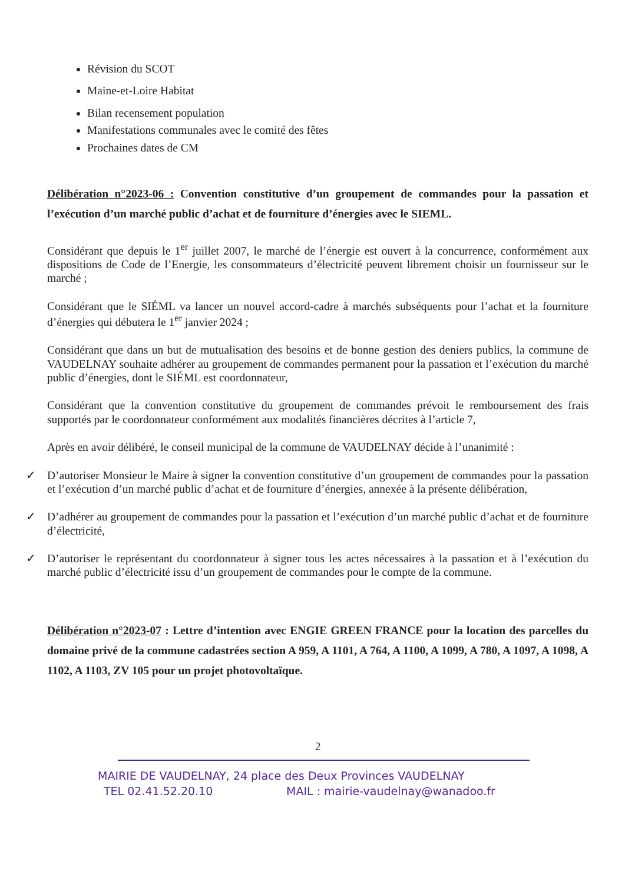Révision du SCOT
Maine-et-Loire Habitat
Bilan recensement population
Manifestations communales avec le comité des fêtes
Prochaines dates de CM
Délibération n°2023-06 : Convention constitutive d’un groupement de commandes pour la passation et l’exécution d’un marché public d’achat et de fourniture d’énergies avec le SIEML.
Considérant que depuis le 1<sup>er</sup> juillet 2007, le marché de l’énergie est ouvert à la concurrence, conformément aux dispositions de Code de l’Energie, les consommateurs d’électricité peuvent librement choisir un fournisseur sur le marché ;
Considérant que le SIÉML va lancer un nouvel accord-cadre à marchés subséquents pour l’achat et la fourniture d’énergies qui débutera le 1<sup>er</sup> janvier 2024 ;
Considérant que dans un but de mutualisation des besoins et de bonne gestion des deniers publics, la commune de VAUDELNAY souhaite adhérer au groupement de commandes permanent pour la passation et l’exécution du marché public d’énergies, dont le SIÉML est coordonnateur,
Considérant que la convention constitutive du groupement de commandes prévoit le remboursement des frais supportés par le coordonnateur conformément aux modalités financières décrites à l’article 7,
Après en avoir délibéré, le conseil municipal de la commune de VAUDELNAY décide à l’unanimité :
✓ D’autoriser Monsieur le Maire à signer la convention constitutive d’un groupement de commandes pour la passation et l’exécution d’un marché public d’achat et de fourniture d’énergies, annexée à la présente délibération,
✓ D’adhérer au groupement de commandes pour la passation et l’exécution d’un marché public d’achat et de fourniture d’électricité,
✓ D’autoriser le représentant du coordonnateur à signer tous les actes nécessaires à la passation et à l’exécution du marché public d’électricité issu d’un groupement de commandes pour le compte de la commune.
Délibération n°2023-07 : Lettre d’intention avec ENGIE GREEN FRANCE pour la location des parcelles du domaine privé de la commune cadastrées section A 959, A 1101, A 764, A 1100, A 1099, A 780, A 1097, A 1098, A 1102, A 1103, ZV 105 pour un projet photovoltaïque.
2
MAIRIE DE VAUDELNAY, 24 place des Deux Provinces VAUDELNAY
TEL 02.41.52.20.10 MAIL : mairie-vaudelnay@wanadoo.fr